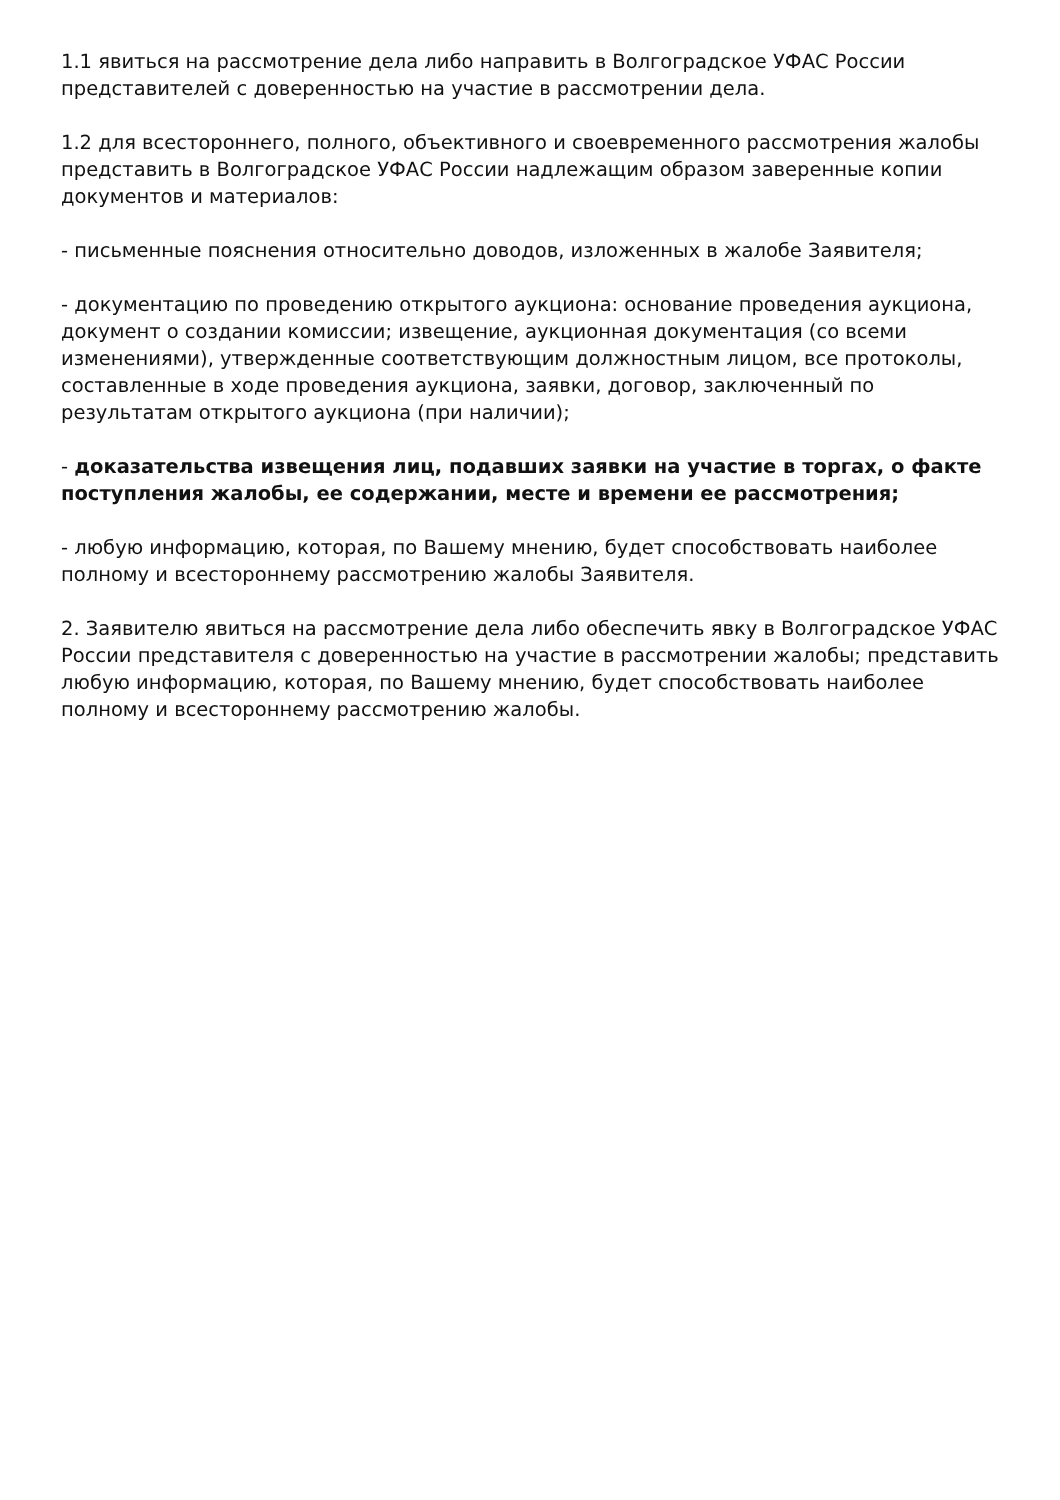1.1 явиться на рассмотрение дела либо направить в Волгоградское УФАС России представителей с доверенностью на участие в рассмотрении дела.
1.2 для всестороннего, полного, объективного и своевременного рассмотрения жалобы представить в Волгоградское УФАС России надлежащим образом заверенные копии документов и материалов:
- письменные пояснения относительно доводов, изложенных в жалобе Заявителя;
- документацию по проведению открытого аукциона: основание проведения аукциона, документ о создании комиссии; извещение, аукционная документация (со всеми изменениями), утвержденные соответствующим должностным лицом, все протоколы, составленные в ходе проведения аукциона, заявки, договор, заключенный по результатам открытого аукциона (при наличии);
- доказательства извещения лиц, подавших заявки на участие в торгах, о факте поступления жалобы, ее содержании, месте и времени ее рассмотрения;
- любую информацию, которая, по Вашему мнению, будет способствовать наиболее полному и всестороннему рассмотрению жалобы Заявителя.
2. Заявителю явиться на рассмотрение дела либо обеспечить явку в Волгоградское УФАС России представителя с доверенностью на участие в рассмотрении жалобы; представить любую информацию, которая, по Вашему мнению, будет способствовать наиболее полному и всестороннему рассмотрению жалобы.